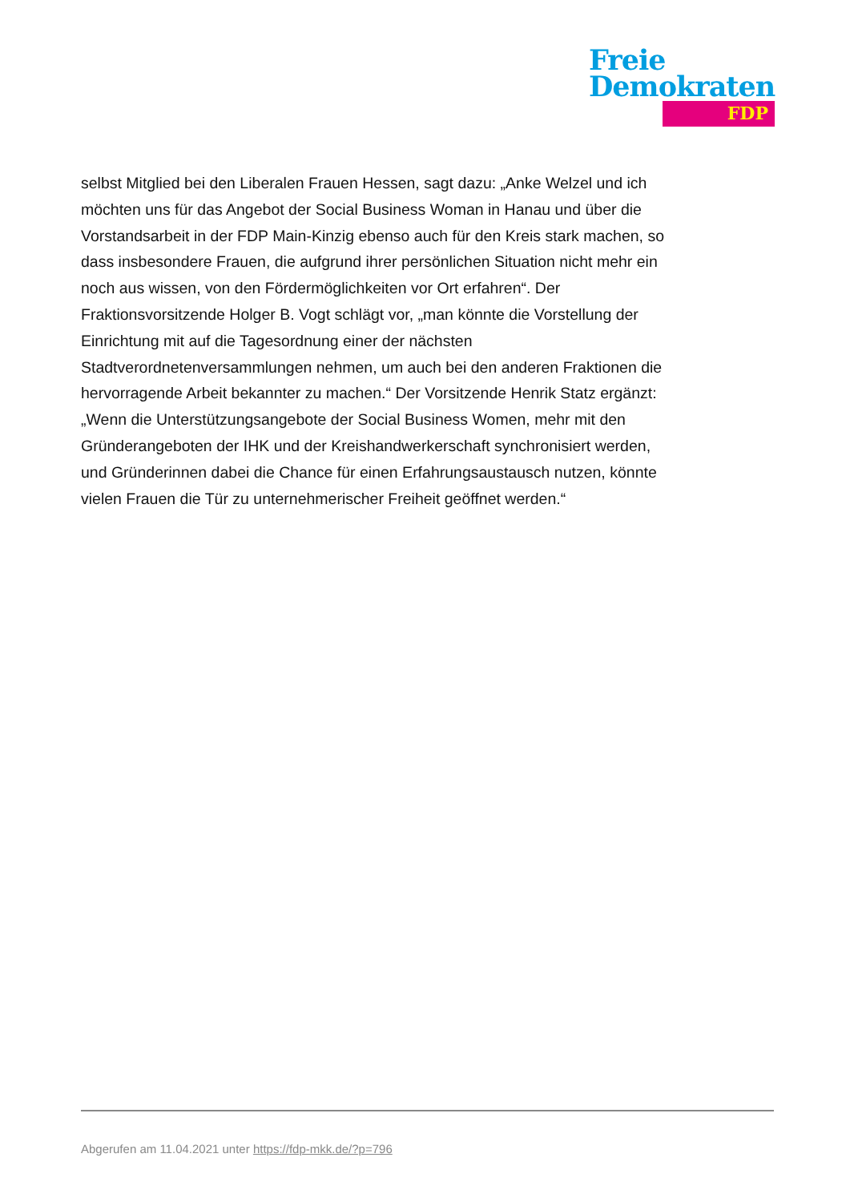Freie
Demokraten
FDP
selbst Mitglied bei den Liberalen Frauen Hessen, sagt dazu: „Anke Welzel und ich möchten uns für das Angebot der Social Business Woman in Hanau und über die Vorstandsarbeit in der FDP Main-Kinzig ebenso auch für den Kreis stark machen, so dass insbesondere Frauen, die aufgrund ihrer persönlichen Situation nicht mehr ein noch aus wissen, von den Fördermöglichkeiten vor Ort erfahren“. Der Fraktionsvorsitzende Holger B. Vogt schlägt vor, „man könnte die Vorstellung der Einrichtung mit auf die Tagesordnung einer der nächsten Stadtverordnetenversammlungen nehmen, um auch bei den anderen Fraktionen die hervorragende Arbeit bekannter zu machen.“ Der Vorsitzende Henrik Statz ergänzt: „Wenn die Unterstützungsangebote der Social Business Women, mehr mit den Gründerangeboten der IHK und der Kreishandwerkerschaft synchronisiert werden, und Gründerinnen dabei die Chance für einen Erfahrungsaustausch nutzen, könnte vielen Frauen die Tür zu unternehmerischer Freiheit geöffnet werden.“
Abgerufen am 11.04.2021 unter https://fdp-mkk.de/?p=796